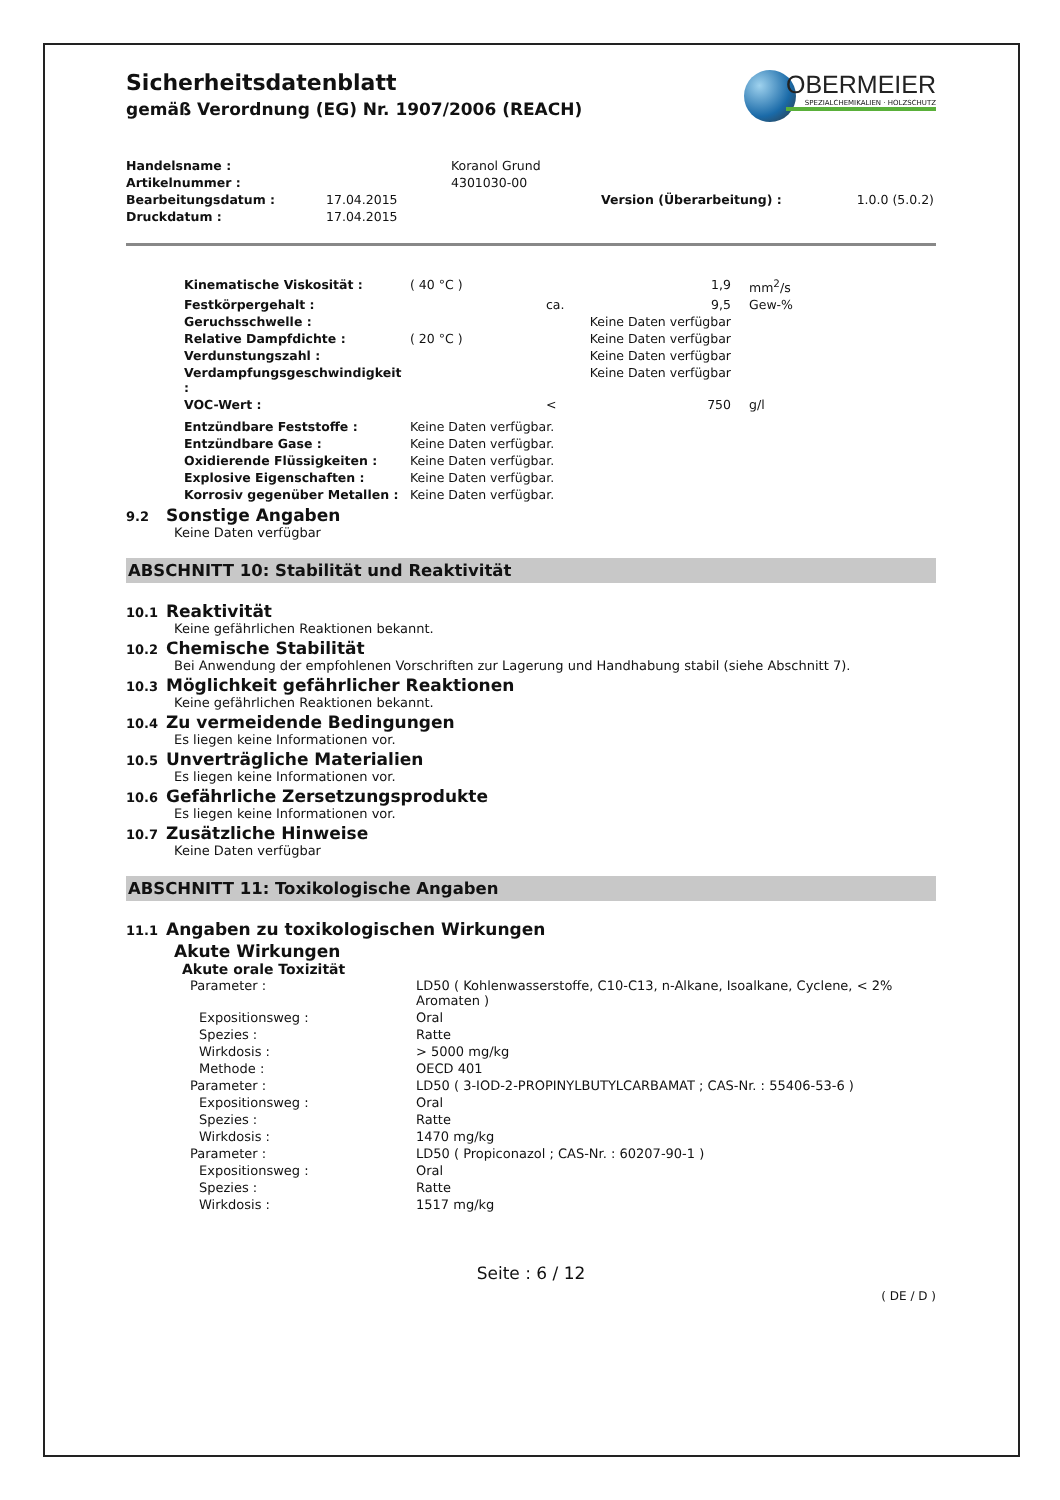OBERMEIER
SPEZIALCHEMIKALIEN · HOLZSCHUTZ
Sicherheitsdatenblatt
gemäß Verordnung (EG) Nr. 1907/2006 (REACH)
| Handelsname : | | Koranol Grund | | |
| Artikelnummer : | | 4301030-00 | | |
| Bearbeitungsdatum : | 17.04.2015 | | Version (Überarbeitung) : | 1.0.0 (5.0.2) |
| Druckdatum : | 17.04.2015 | | | |
| Kinematische Viskosität : | ( 40 °C ) | | 1,9 | mm<sup>2</sup>/s |
| Festkörpergehalt : | | ca. | 9,5 | Gew-% |
| Geruchsschwelle : | | | Keine Daten verfügbar | |
| Relative Dampfdichte : | ( 20 °C ) | | Keine Daten verfügbar | |
| Verdunstungszahl : | | | Keine Daten verfügbar | |
| Verdampfungsgeschwindigkeit : | | | Keine Daten verfügbar | |
| VOC-Wert : | | < | 750 | g/l |
| Entzündbare Feststoffe : | Keine Daten verfügbar. | | | |
| Entzündbare Gase : | Keine Daten verfügbar. | | | |
| Oxidierende Flüssigkeiten : | Keine Daten verfügbar. | | | |
| Explosive Eigenschaften : | Keine Daten verfügbar. | | | |
| Korrosiv gegenüber Metallen : | Keine Daten verfügbar. | | | |
9.2 Sonstige Angaben
Keine Daten verfügbar
ABSCHNITT 10: Stabilität und Reaktivität
10.1 Reaktivität
Keine gefährlichen Reaktionen bekannt.
10.2 Chemische Stabilität
Bei Anwendung der empfohlenen Vorschriften zur Lagerung und Handhabung stabil (siehe Abschnitt 7).
10.3 Möglichkeit gefährlicher Reaktionen
Keine gefährlichen Reaktionen bekannt.
10.4 Zu vermeidende Bedingungen
Es liegen keine Informationen vor.
10.5 Unverträgliche Materialien
Es liegen keine Informationen vor.
10.6 Gefährliche Zersetzungsprodukte
Es liegen keine Informationen vor.
10.7 Zusätzliche Hinweise
Keine Daten verfügbar
ABSCHNITT 11: Toxikologische Angaben
11.1 Angaben zu toxikologischen Wirkungen
Akute Wirkungen
Akute orale Toxizität
| Parameter : | LD50 ( Kohlenwasserstoffe, C10-C13, n-Alkane, Isoalkane, Cyclene, < 2% Aromaten ) |
| Expositionsweg : | Oral |
| Spezies : | Ratte |
| Wirkdosis : | > 5000 mg/kg |
| Methode : | OECD 401 |
| Parameter : | LD50 ( 3-IOD-2-PROPINYLBUTYLCARBAMAT ; CAS-Nr. : 55406-53-6 ) |
| Expositionsweg : | Oral |
| Spezies : | Ratte |
| Wirkdosis : | 1470 mg/kg |
| Parameter : | LD50 ( Propiconazol ; CAS-Nr. : 60207-90-1 ) |
| Expositionsweg : | Oral |
| Spezies : | Ratte |
| Wirkdosis : | 1517 mg/kg |
Seite : 6 / 12
( DE / D )